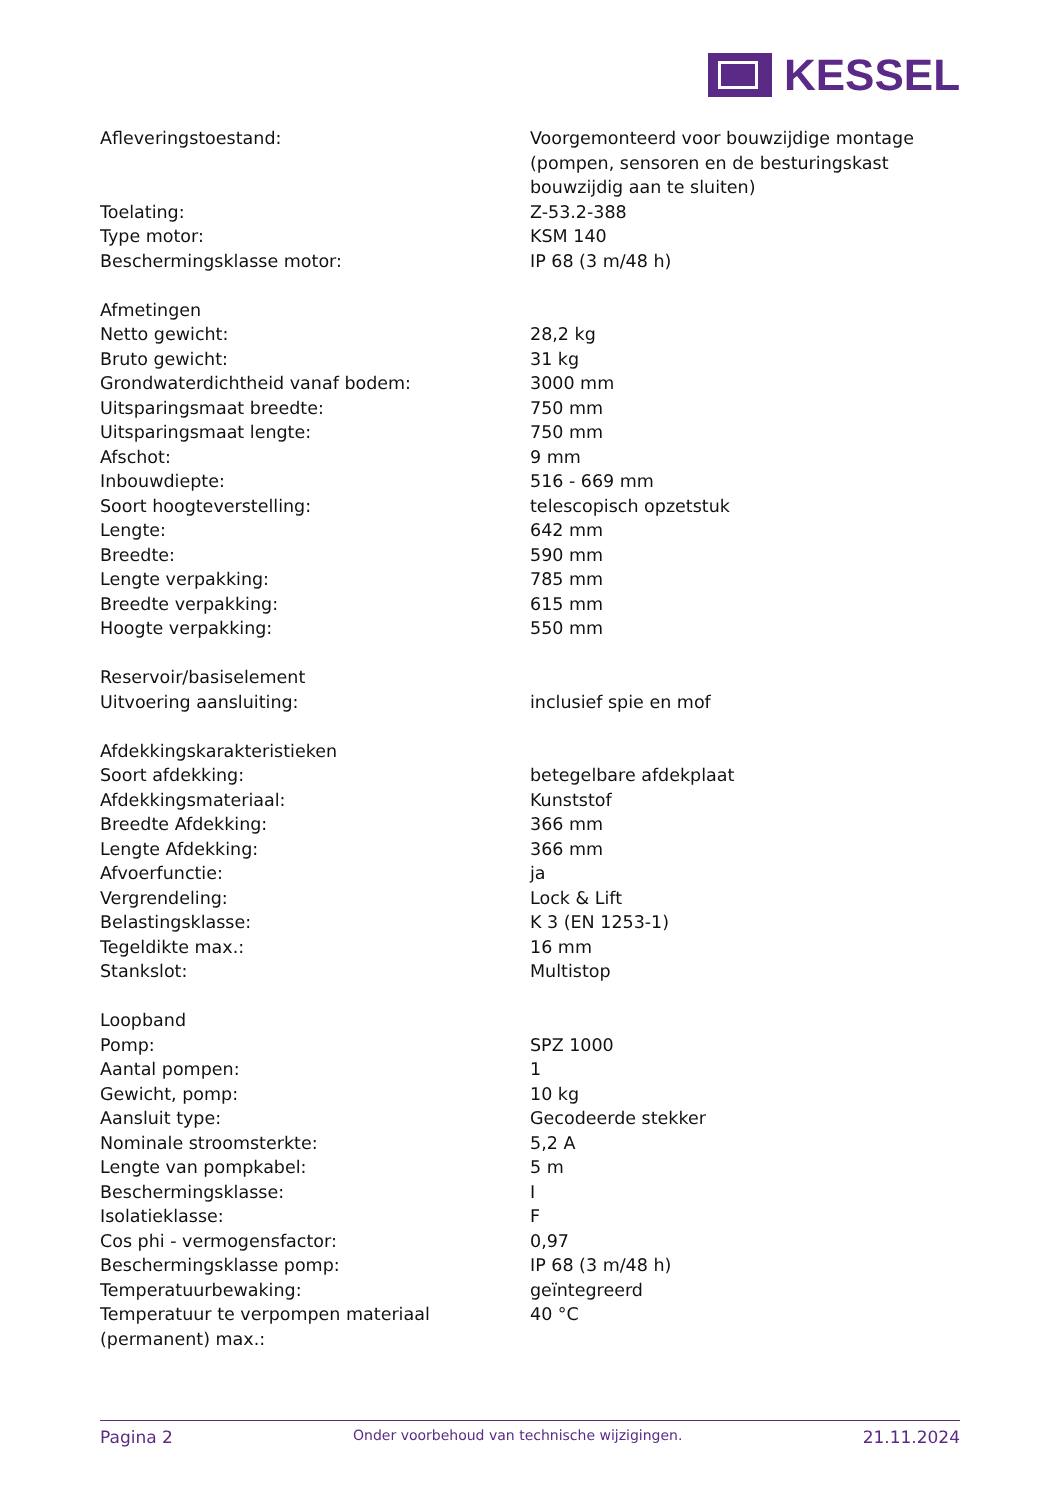KESSEL
| Afleveringstoestand: | Voorgemonteerd voor bouwzijdige montage (pompen, sensoren en de besturingskast bouwzijdig aan te sluiten) |
| Toelating: | Z-53.2-388 |
| Type motor: | KSM 140 |
| Beschermingsklasse motor: | IP 68 (3 m/48 h) |
| Afmetingen | |
| Netto gewicht: | 28,2 kg |
| Bruto gewicht: | 31 kg |
| Grondwaterdichtheid vanaf bodem: | 3000 mm |
| Uitsparingsmaat breedte: | 750 mm |
| Uitsparingsmaat lengte: | 750 mm |
| Afschot: | 9 mm |
| Inbouwdiepte: | 516 - 669 mm |
| Soort hoogteverstelling: | telescopisch opzetstuk |
| Lengte: | 642 mm |
| Breedte: | 590 mm |
| Lengte verpakking: | 785 mm |
| Breedte verpakking: | 615 mm |
| Hoogte verpakking: | 550 mm |
| Reservoir/basiselement | |
| Uitvoering aansluiting: | inclusief spie en mof |
| Afdekkingskarakteristieken | |
| Soort afdekking: | betegelbare afdekplaat |
| Afdekkingsmateriaal: | Kunststof |
| Breedte Afdekking: | 366 mm |
| Lengte Afdekking: | 366 mm |
| Afvoerfunctie: | ja |
| Vergrendeling: | Lock & Lift |
| Belastingsklasse: | K 3 (EN 1253-1) |
| Tegeldikte max.: | 16 mm |
| Stankslot: | Multistop |
| Loopband | |
| Pomp: | SPZ 1000 |
| Aantal pompen: | 1 |
| Gewicht, pomp: | 10 kg |
| Aansluit type: | Gecodeerde stekker |
| Nominale stroomsterkte: | 5,2 A |
| Lengte van pompkabel: | 5 m |
| Beschermingsklasse: | I |
| Isolatieklasse: | F |
| Cos phi - vermogensfactor: | 0,97 |
| Beschermingsklasse pomp: | IP 68 (3 m/48 h) |
| Temperatuurbewaking: | geïntegreerd |
| Temperatuur te verpompen materiaal (permanent) max.: | 40 °C |
Pagina 2 Onder voorbehoud van technische wijzigingen. 21.11.2024